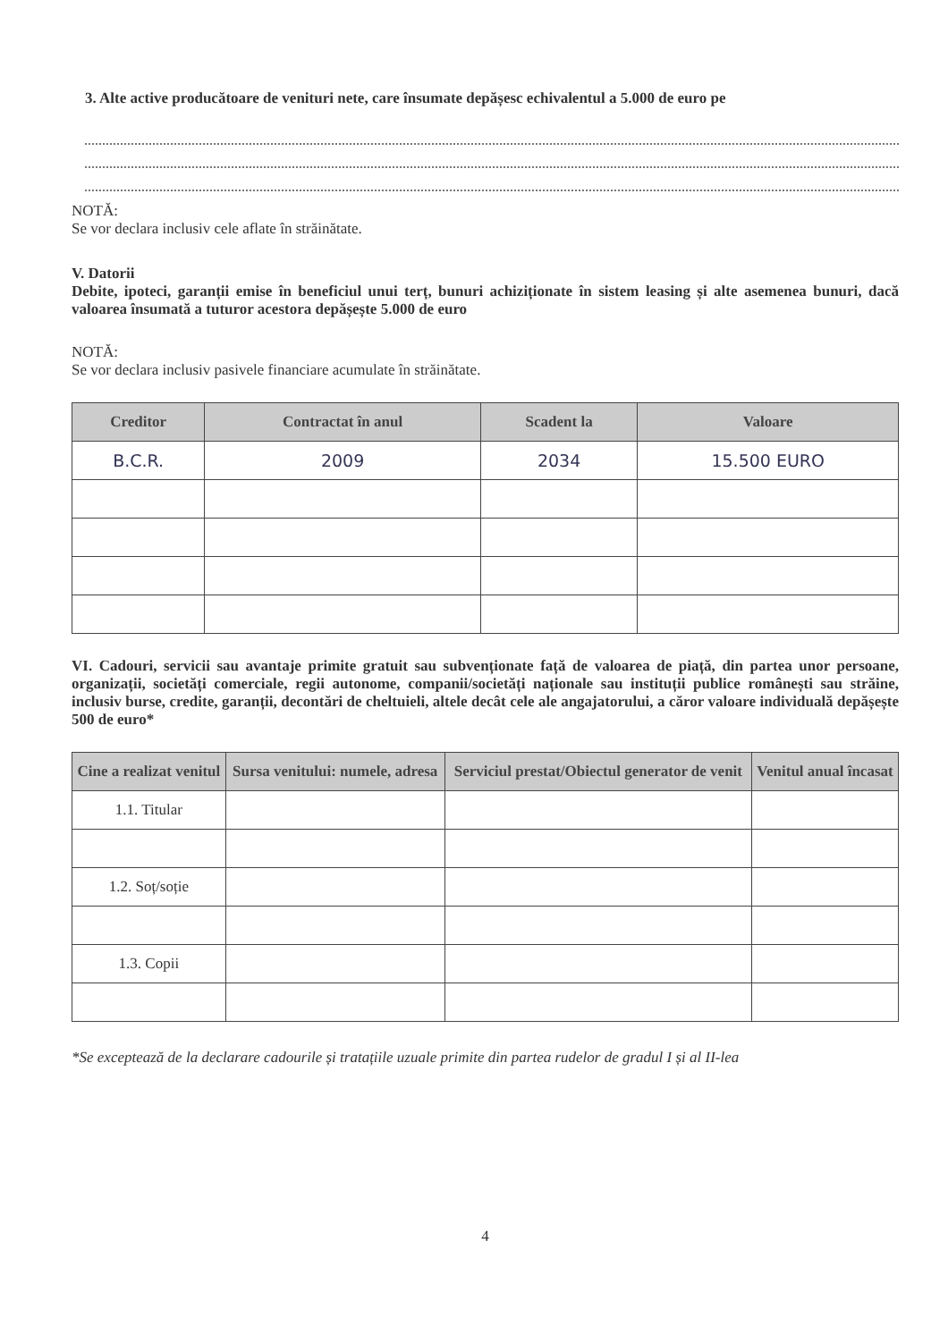3. Alte active producătoare de venituri nete, care însumate depășesc echivalentul a 5.000 de euro pe
NOTĂ:
Se vor declara inclusiv cele aflate în străinătate.
V. Datorii
Debite, ipoteci, garanții emise în beneficiul unui terț, bunuri achiziționate în sistem leasing și alte asemenea bunuri, dacă valoarea însumată a tuturor acestora depășește 5.000 de euro
NOTĂ:
Se vor declara inclusiv pasivele financiare acumulate în străinătate.
| Creditor | Contractat în anul | Scadent la | Valoare |
| --- | --- | --- | --- |
| B.C.R. | 2009 | 2034 | 15.500 EURO |
VI. Cadouri, servicii sau avantaje primite gratuit sau subvenționate față de valoarea de piață, din partea unor persoane, organizații, societăți comerciale, regii autonome, companii/societăți naționale sau instituții publice românești sau străine, inclusiv burse, credite, garanții, decontări de cheltuieli, altele decât cele ale angajatorului, a căror valoare individuală depășește 500 de euro*
| Cine a realizat venitul | Sursa venitului: numele, adresa | Serviciul prestat/Obiectul generator de venit | Venitul anual încasat |
| --- | --- | --- | --- |
| 1.1. Titular | | | |
| 1.2. Soț/soție | | | |
| 1.3. Copii | | | |
*Se exceptează de la declarare cadourile și tratațiile uzuale primite din partea rudelor de gradul I și al II-lea
4